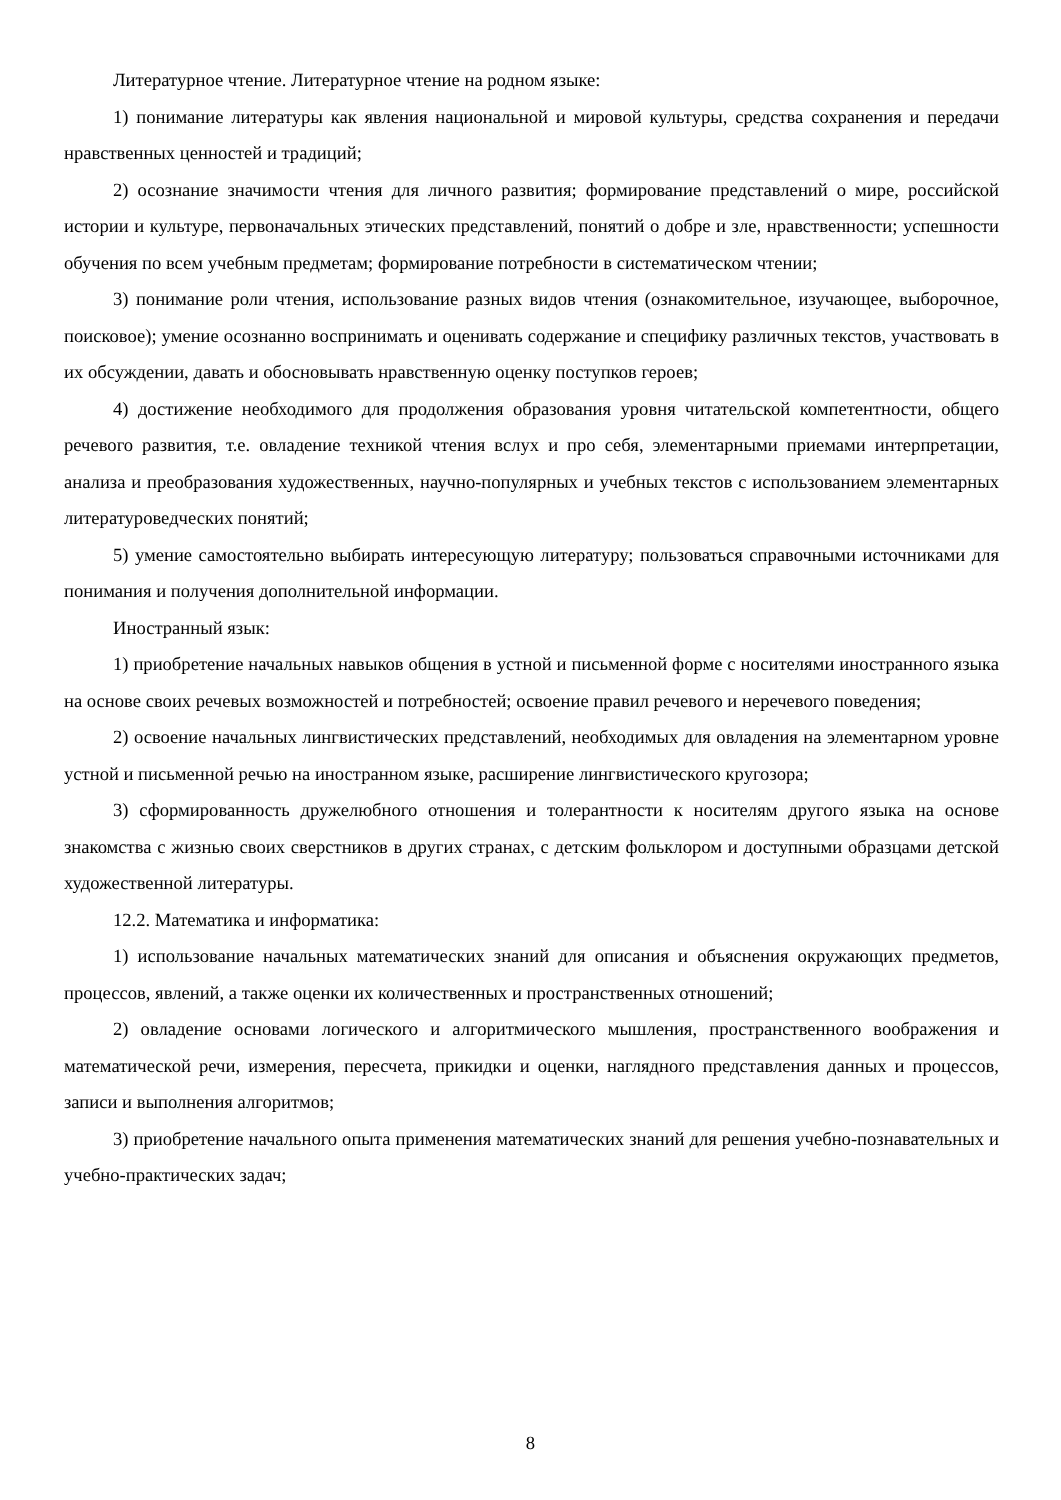Литературное чтение. Литературное чтение на родном языке:
1) понимание литературы как явления национальной и мировой культуры, средства сохранения и передачи нравственных ценностей и традиций;
2) осознание значимости чтения для личного развития; формирование представлений о мире, российской истории и культуре, первоначальных этических представлений, понятий о добре и зле, нравственности; успешности обучения по всем учебным предметам; формирование потребности в систематическом чтении;
3) понимание роли чтения, использование разных видов чтения (ознакомительное, изучающее, выборочное, поисковое); умение осознанно воспринимать и оценивать содержание и специфику различных текстов, участвовать в их обсуждении, давать и обосновывать нравственную оценку поступков героев;
4) достижение необходимого для продолжения образования уровня читательской компетентности, общего речевого развития, т.е. овладение техникой чтения вслух и про себя, элементарными приемами интерпретации, анализа и преобразования художественных, научно-популярных и учебных текстов с использованием элементарных литературоведческих понятий;
5) умение самостоятельно выбирать интересующую литературу; пользоваться справочными источниками для понимания и получения дополнительной информации.
Иностранный язык:
1) приобретение начальных навыков общения в устной и письменной форме с носителями иностранного языка на основе своих речевых возможностей и потребностей; освоение правил речевого и неречевого поведения;
2) освоение начальных лингвистических представлений, необходимых для овладения на элементарном уровне устной и письменной речью на иностранном языке, расширение лингвистического кругозора;
3) сформированность дружелюбного отношения и толерантности к носителям другого языка на основе знакомства с жизнью своих сверстников в других странах, с детским фольклором и доступными образцами детской художественной литературы.
12.2. Математика и информатика:
1) использование начальных математических знаний для описания и объяснения окружающих предметов, процессов, явлений, а также оценки их количественных и пространственных отношений;
2) овладение основами логического и алгоритмического мышления, пространственного воображения и математической речи, измерения, пересчета, прикидки и оценки, наглядного представления данных и процессов, записи и выполнения алгоритмов;
3) приобретение начального опыта применения математических знаний для решения учебно-познавательных и учебно-практических задач;
8